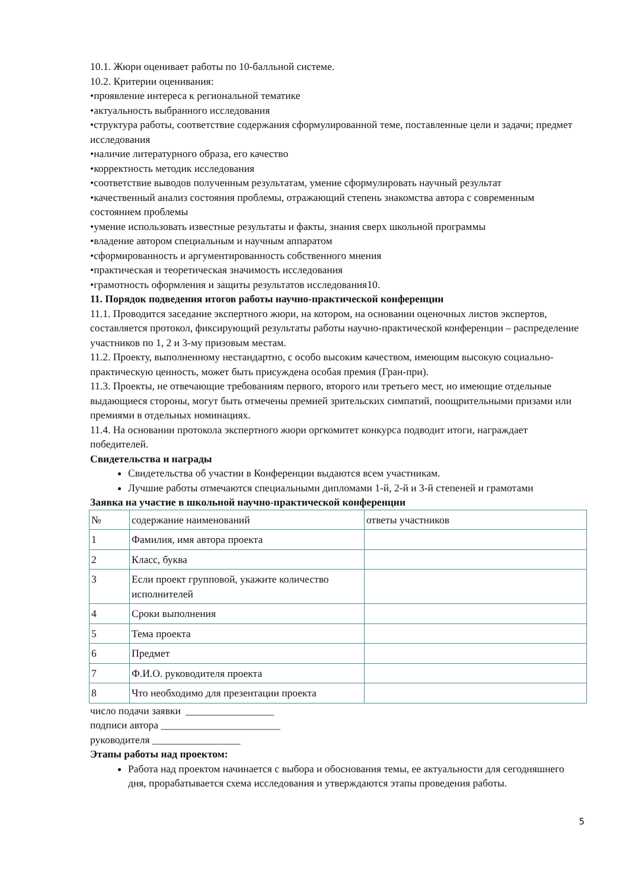10.1. Жюри оценивает работы по 10-балльной системе.
10.2. Критерии оценивания:
•проявление интереса к региональной тематике
•актуальность выбранного исследования
•структура работы, соответствие содержания сформулированной теме, поставленные цели и задачи; предмет исследования
•наличие литературного образа, его качество
•корректность методик исследования
•соответствие выводов полученным результатам, умение сформулировать научный результат
•качественный анализ состояния проблемы, отражающий степень знакомства автора с современным состоянием проблемы
•умение использовать известные результаты и факты, знания сверх школьной программы
•владение автором специальным и научным аппаратом
•сформированность и аргументированность собственного мнения
•практическая и теоретическая значимость исследования
•грамотность оформления и защиты результатов исследования10.
11. Порядок подведения итогов работы научно-практической конференции
11.1. Проводится заседание экспертного жюри, на котором, на основании оценочных листов экспертов, составляется протокол, фиксирующий результаты работы научно-практической конференции – распределение участников по 1, 2 и 3-му призовым местам.
11.2. Проекту, выполненному нестандартно, с особо высоким качеством, имеющим высокую социально-практическую ценность, может быть присуждена особая премия (Гран-при).
11.3. Проекты, не отвечающие требованиям первого, второго или третьего мест, но имеющие отдельные выдающиеся стороны, могут быть отмечены премией зрительских симпатий, поощрительными призами или премиями в отдельных номинациях.
11.4. На основании протокола экспертного жюри оргкомитет конкурса подводит итоги, награждает победителей.
Свидетельства и награды
Свидетельства об участии в Конференции выдаются всем участникам.
Лучшие работы отмечаются специальными дипломами 1-й, 2-й и 3-й степеней и грамотами
Заявка на участие в школьной научно-практической конференции
| № | содержание наименований | ответы участников |
| 1 | Фамилия, имя автора проекта | |
| 2 | Класс, буква | |
| 3 | Если проект групповой, укажите количество исполнителей | |
| 4 | Сроки выполнения | |
| 5 | Тема проекта | |
| 6 | Предмет | |
| 7 | Ф.И.О. руководителя проекта | |
| 8 | Что необходимо для презентации проекта | |
число подачи заявки _________________
подписи автора _______________________
руководителя _________________
Этапы работы над проектом:
Работа над проектом начинается с выбора и обоснования темы, ее актуальности для сегодняшнего дня, прорабатывается схема исследования и утверждаются этапы проведения работы.
5